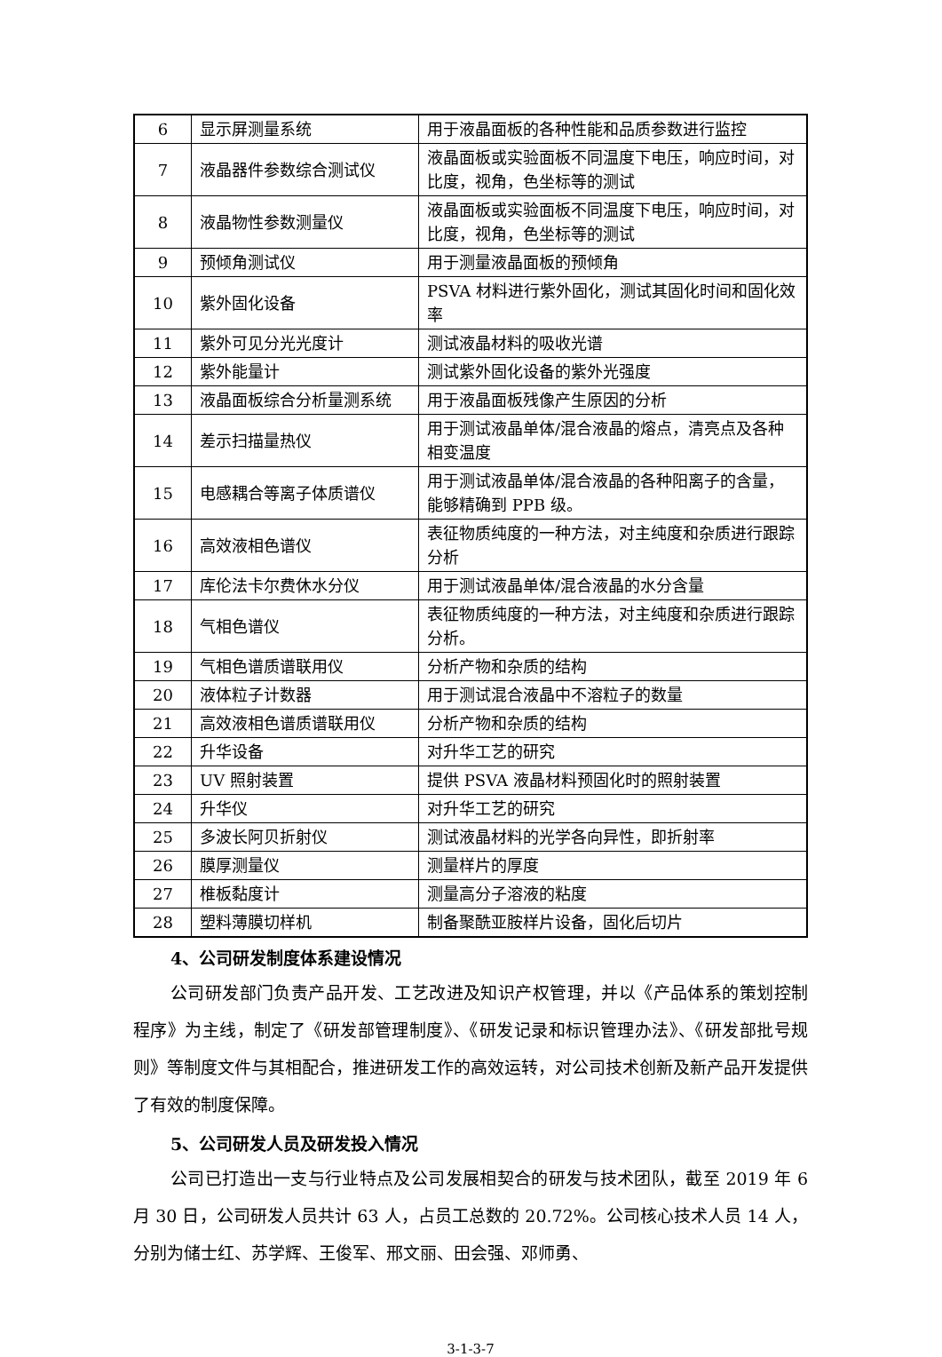| 6 | 显示屏测量系统 | 用于液晶面板的各种性能和品质参数进行监控 |
| 7 | 液晶器件参数综合测试仪 | 液晶面板或实验面板不同温度下电压，响应时间，对比度，视角，色坐标等的测试 |
| 8 | 液晶物性参数测量仪 | 液晶面板或实验面板不同温度下电压，响应时间，对比度，视角，色坐标等的测试 |
| 9 | 预倾角测试仪 | 用于测量液晶面板的预倾角 |
| 10 | 紫外固化设备 | PSVA 材料进行紫外固化，测试其固化时间和固化效率 |
| 11 | 紫外可见分光光度计 | 测试液晶材料的吸收光谱 |
| 12 | 紫外能量计 | 测试紫外固化设备的紫外光强度 |
| 13 | 液晶面板综合分析量测系统 | 用于液晶面板残像产生原因的分析 |
| 14 | 差示扫描量热仪 | 用于测试液晶单体/混合液晶的熔点，清亮点及各种相变温度 |
| 15 | 电感耦合等离子体质谱仪 | 用于测试液晶单体/混合液晶的各种阳离子的含量，能够精确到 PPB 级。 |
| 16 | 高效液相色谱仪 | 表征物质纯度的一种方法，对主纯度和杂质进行跟踪分析 |
| 17 | 库伦法卡尔费休水分仪 | 用于测试液晶单体/混合液晶的水分含量 |
| 18 | 气相色谱仪 | 表征物质纯度的一种方法，对主纯度和杂质进行跟踪分析。 |
| 19 | 气相色谱质谱联用仪 | 分析产物和杂质的结构 |
| 20 | 液体粒子计数器 | 用于测试混合液晶中不溶粒子的数量 |
| 21 | 高效液相色谱质谱联用仪 | 分析产物和杂质的结构 |
| 22 | 升华设备 | 对升华工艺的研究 |
| 23 | UV 照射装置 | 提供 PSVA 液晶材料预固化时的照射装置 |
| 24 | 升华仪 | 对升华工艺的研究 |
| 25 | 多波长阿贝折射仪 | 测试液晶材料的光学各向异性，即折射率 |
| 26 | 膜厚测量仪 | 测量样片的厚度 |
| 27 | 椎板黏度计 | 测量高分子溶液的粘度 |
| 28 | 塑料薄膜切样机 | 制备聚酰亚胺样片设备，固化后切片 |
4、公司研发制度体系建设情况
公司研发部门负责产品开发、工艺改进及知识产权管理，并以《产品体系的策划控制程序》为主线，制定了《研发部管理制度》、《研发记录和标识管理办法》、《研发部批号规则》等制度文件与其相配合，推进研发工作的高效运转，对公司技术创新及新产品开发提供了有效的制度保障。
5、公司研发人员及研发投入情况
公司已打造出一支与行业特点及公司发展相契合的研发与技术团队，截至 2019 年 6 月 30 日，公司研发人员共计 63 人，占员工总数的 20.72%。公司核心技术人员 14 人，分别为储士红、苏学辉、王俊军、邢文丽、田会强、邓师勇、
3-1-3-7